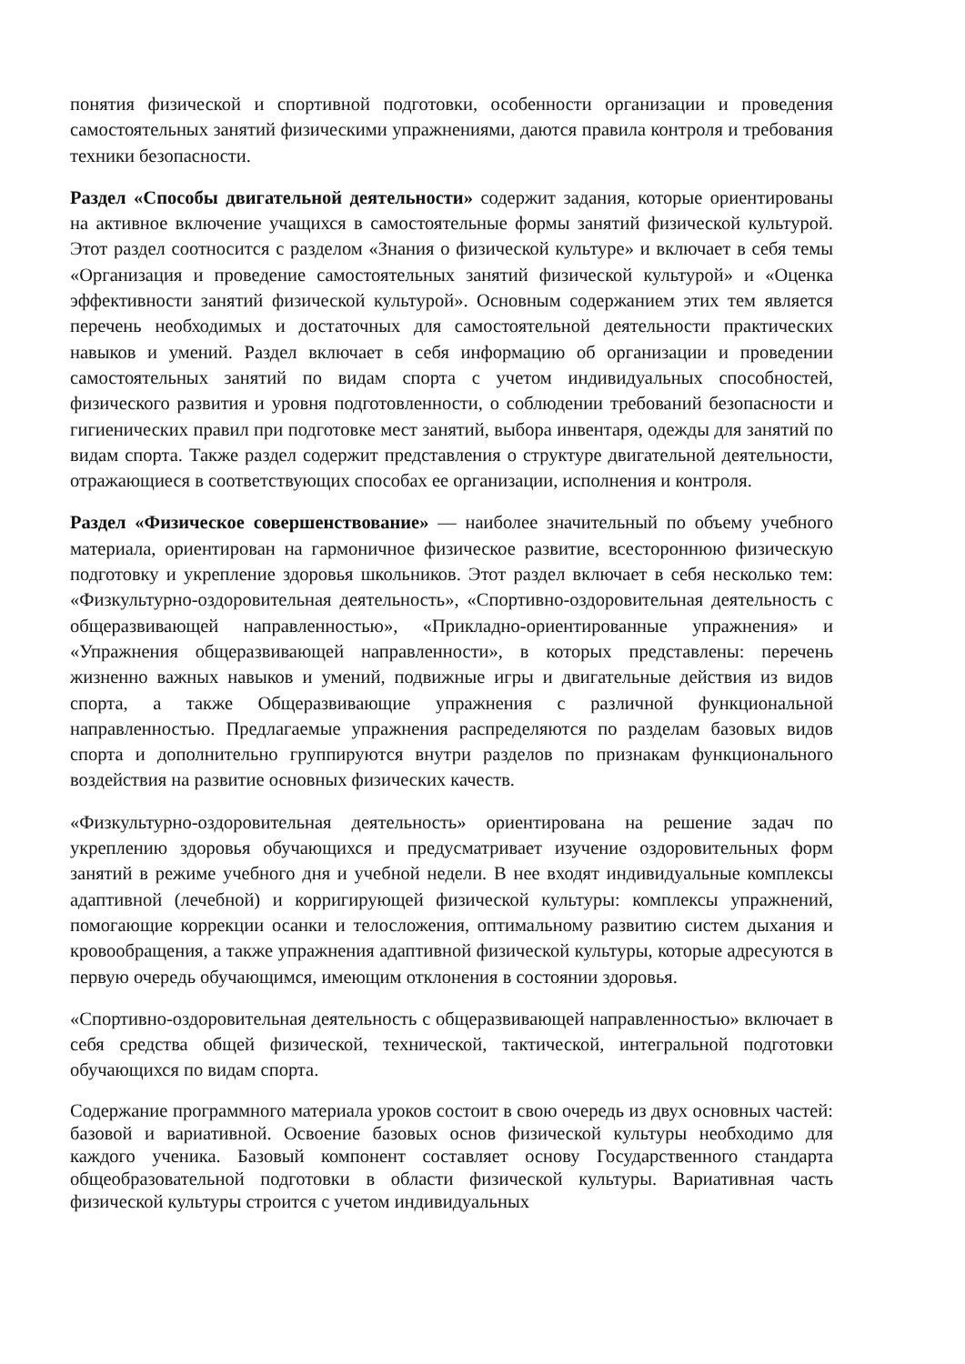понятия физической и спортивной подготовки, особенности организации и проведения самостоятельных занятий физическими упражнениями, даются правила контроля и требования техники безопасности.
Раздел «Способы двигательной деятельности» содержит задания, которые ориентированы на активное включение учащихся в самостоятельные формы занятий физической культурой. Этот раздел соотносится с разделом «Знания о физической культуре» и включает в себя темы «Организация и проведение самостоятельных занятий физической культурой» и «Оценка эффективности занятий физической культурой». Основным содержанием этих тем является перечень необходимых и достаточных для самостоятельной деятельности практических навыков и умений. Раздел включает в себя информацию об организации и проведении самостоятельных занятий по видам спорта с учетом индивидуальных способностей, физического развития и уровня подготовленности, о соблюдении требований безопасности и гигиенических правил при подготовке мест занятий, выбора инвентаря, одежды для занятий по видам спорта. Также раздел содержит представления о структуре двигательной деятельности, отражающиеся в соответствующих способах ее организации, исполнения и контроля.
Раздел «Физическое совершенствование» — наиболее значительный по объему учебного материала, ориентирован на гармоничное физическое развитие, всестороннюю физическую подготовку и укрепление здоровья школьников. Этот раздел включает в себя несколько тем: «Физкультурно-оздоровительная деятельность», «Спортивно-оздоровительная деятельность с общеразвивающей направленностью», «Прикладно-ориентированные упражнения» и «Упражнения общеразвивающей направленности», в которых представлены: перечень жизненно важных навыков и умений, подвижные игры и двигательные действия из видов спорта, а также Общеразвивающие упражнения с различной функциональной направленностью. Предлагаемые упражнения распределяются по разделам базовых видов спорта и дополнительно группируются внутри разделов по признакам функционального воздействия на развитие основных физических качеств.
«Физкультурно-оздоровительная деятельность» ориентирована на решение задач по укреплению здоровья обучающихся и предусматривает изучение оздоровительных форм занятий в режиме учебного дня и учебной недели. В нее входят индивидуальные комплексы адаптивной (лечебной) и корригирующей физической культуры: комплексы упражнений, помогающие коррекции осанки и телосложения, оптимальному развитию систем дыхания и кровообращения, а также упражнения адаптивной физической культуры, которые адресуются в первую очередь обучающимся, имеющим отклонения в состоянии здоровья.
«Спортивно-оздоровительная деятельность с общеразвивающей направленностью» включает в себя средства общей физической, технической, тактической, интегральной подготовки обучающихся по видам спорта.
Содержание программного материала уроков состоит в свою очередь из двух основных частей: базовой и вариативной. Освоение базовых основ физической культуры необходимо для каждого ученика. Базовый компонент составляет основу Государственного стандарта общеобразовательной подготовки в области физической культуры. Вариативная часть физической культуры строится с учетом индивидуальных